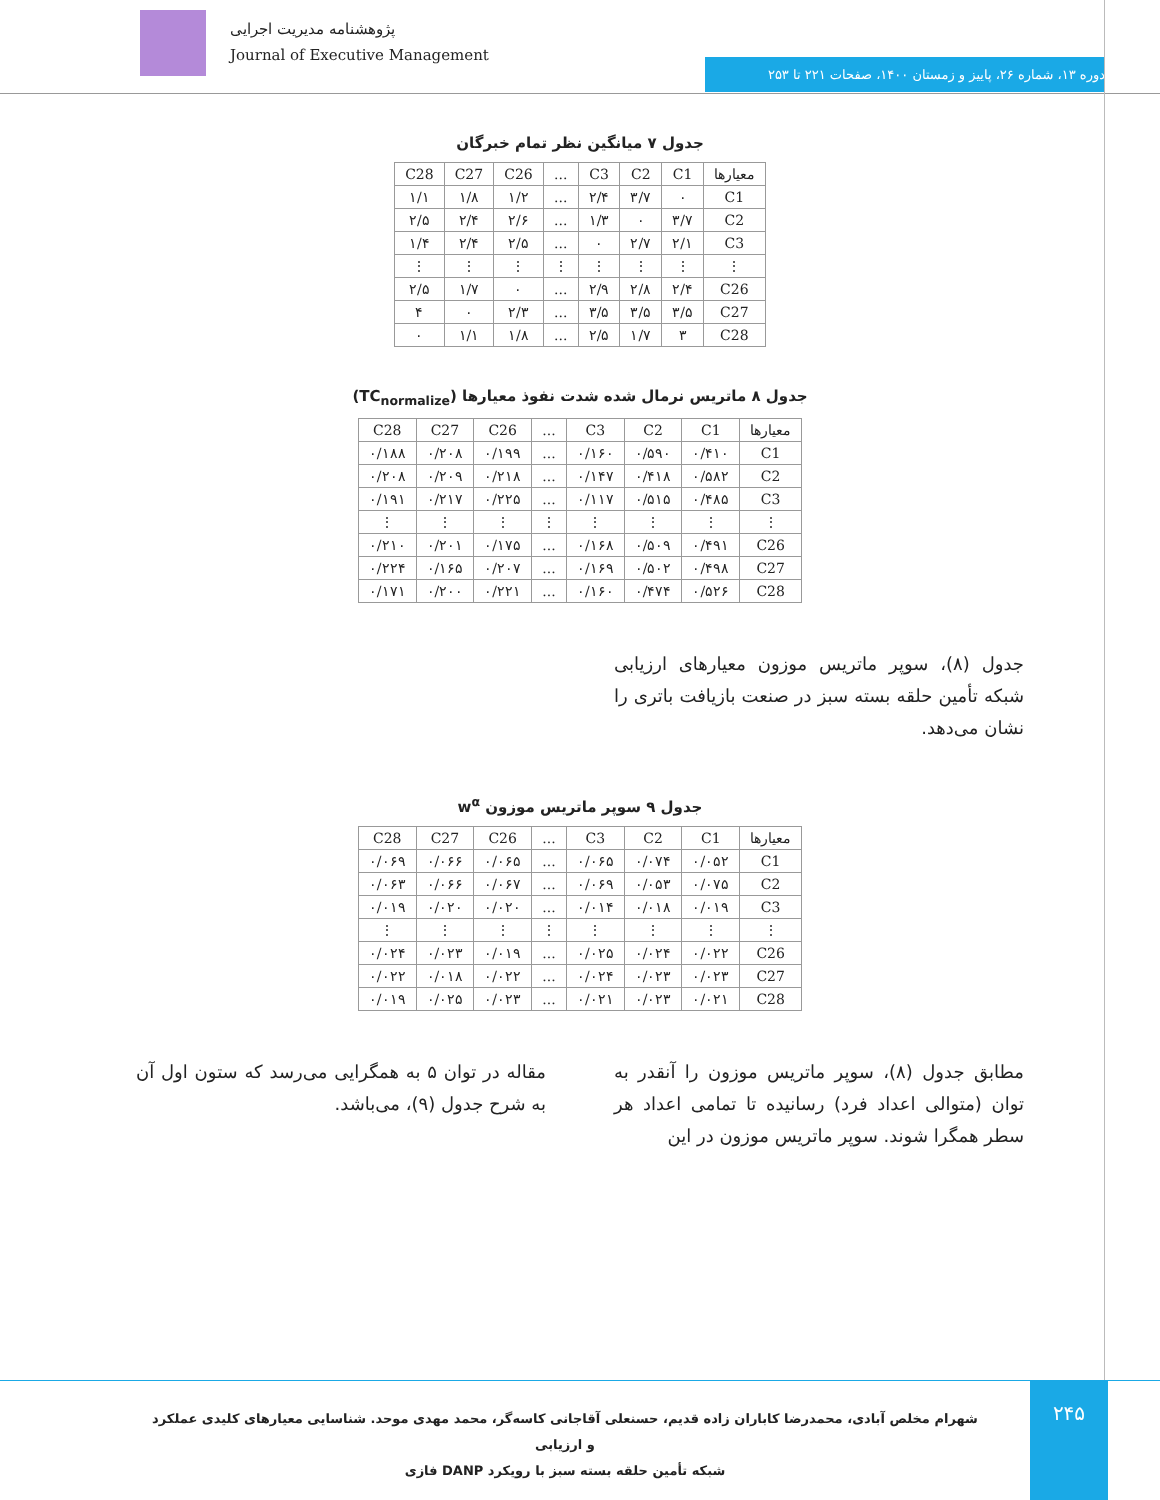پژوهشنامه مدیریت اجرایی
Journal of Executive Management
دوره ۱۳، شماره ۲۶، پاییز و زمستان ۱۴۰۰، صفحات ۲۲۱ تا ۲۵۳
جدول ۷ میانگین نظر تمام خبرگان
| معیارها | C1 | C2 | C3 | ... | C26 | C27 | C28 |
| --- | --- | --- | --- | --- | --- | --- | --- |
| C1 | ۰ | ۳/۷ | ۲/۴ | ... | ۱/۲ | ۱/۸ | ۱/۱ |
| C2 | ۳/۷ | ۰ | ۱/۳ | ... | ۲/۶ | ۲/۴ | ۲/۵ |
| C3 | ۲/۱ | ۲/۷ | ۰ | ... | ۲/۵ | ۲/۴ | ۱/۴ |
| ⋮ | ⋮ | ⋮ | ⋮ | ⋮ | ⋮ | ⋮ | ⋮ |
| C26 | ۲/۴ | ۲/۸ | ۲/۹ | ... | ۰ | ۱/۷ | ۲/۵ |
| C27 | ۳/۵ | ۳/۵ | ۳/۵ | ... | ۲/۳ | ۰ | ۴ |
| C28 | ۳ | ۱/۷ | ۲/۵ | ... | ۱/۸ | ۱/۱ | ۰ |
جدول ۸ ماتریس نرمال شده شدت نفوذ معیارها (TC<sub>normalize</sub>)
| معیارها | C1 | C2 | C3 | ... | C26 | C27 | C28 |
| --- | --- | --- | --- | --- | --- | --- | --- |
| C1 | ۰/۴۱۰ | ۰/۵۹۰ | ۰/۱۶۰ | ... | ۰/۱۹۹ | ۰/۲۰۸ | ۰/۱۸۸ |
| C2 | ۰/۵۸۲ | ۰/۴۱۸ | ۰/۱۴۷ | ... | ۰/۲۱۸ | ۰/۲۰۹ | ۰/۲۰۸ |
| C3 | ۰/۴۸۵ | ۰/۵۱۵ | ۰/۱۱۷ | ... | ۰/۲۲۵ | ۰/۲۱۷ | ۰/۱۹۱ |
| ⋮ | ⋮ | ⋮ | ⋮ | ⋮ | ⋮ | ⋮ | ⋮ |
| C26 | ۰/۴۹۱ | ۰/۵۰۹ | ۰/۱۶۸ | ... | ۰/۱۷۵ | ۰/۲۰۱ | ۰/۲۱۰ |
| C27 | ۰/۴۹۸ | ۰/۵۰۲ | ۰/۱۶۹ | ... | ۰/۲۰۷ | ۰/۱۶۵ | ۰/۲۲۴ |
| C28 | ۰/۵۲۶ | ۰/۴۷۴ | ۰/۱۶۰ | ... | ۰/۲۲۱ | ۰/۲۰۰ | ۰/۱۷۱ |
جدول (۸)، سوپر ماتریس موزون معیارهای ارزیابی شبکه تأمین حلقه بسته سبز در صنعت بازیافت باتری را نشان می‌دهد.
جدول ۹ سوپر ماتریس موزون w<sup>α</sup>
| معیارها | C1 | C2 | C3 | ... | C26 | C27 | C28 |
| --- | --- | --- | --- | --- | --- | --- | --- |
| C1 | ۰/۰۵۲ | ۰/۰۷۴ | ۰/۰۶۵ | ... | ۰/۰۶۵ | ۰/۰۶۶ | ۰/۰۶۹ |
| C2 | ۰/۰۷۵ | ۰/۰۵۳ | ۰/۰۶۹ | ... | ۰/۰۶۷ | ۰/۰۶۶ | ۰/۰۶۳ |
| C3 | ۰/۰۱۹ | ۰/۰۱۸ | ۰/۰۱۴ | ... | ۰/۰۲۰ | ۰/۰۲۰ | ۰/۰۱۹ |
| ⋮ | ⋮ | ⋮ | ⋮ | ⋮ | ⋮ | ⋮ | ⋮ |
| C26 | ۰/۰۲۲ | ۰/۰۲۴ | ۰/۰۲۵ | ... | ۰/۰۱۹ | ۰/۰۲۳ | ۰/۰۲۴ |
| C27 | ۰/۰۲۳ | ۰/۰۲۳ | ۰/۰۲۴ | ... | ۰/۰۲۲ | ۰/۰۱۸ | ۰/۰۲۲ |
| C28 | ۰/۰۲۱ | ۰/۰۲۳ | ۰/۰۲۱ | ... | ۰/۰۲۳ | ۰/۰۲۵ | ۰/۰۱۹ |
مطابق جدول (۸)، سوپر ماتریس موزون را آنقدر به توان (متوالی اعداد فرد) رسانیده تا تمامی اعداد هر سطر همگرا شوند. سوپر ماتریس موزون در این
مقاله در توان ۵ به همگرایی می‌رسد که ستون اول آن به شرح جدول (۹)، می‌باشد.
شهرام مخلص آبادی، محمدرضا کاباران زاده قدیم، حسنعلی آقاجانی کاسه‌گر، محمد مهدی موحد. شناسایی معیارهای کلیدی عملکرد و ارزیابی
شبکه تأمین حلقه بسته سبز با رویکرد DANP فازی
۲۴۵